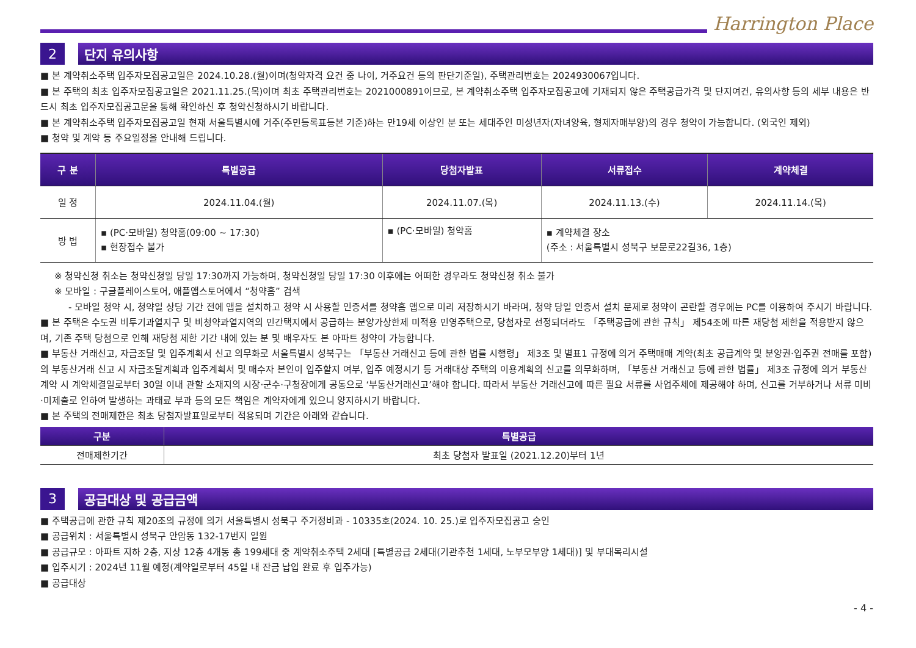Harrington Place
2 단지 유의사항
■ 본 계약취소주택 입주자모집공고일은 2024.10.28.(월)이며(청약자격 요건 중 나이, 거주요건 등의 판단기준일), 주택관리번호는 2024930067입니다.
■ 본 주택의 최초 입주자모집공고일은 2021.11.25.(목)이며 최초 주택관리번호는 2021000891이므로, 본 계약취소주택 입주자모집공고에 기재되지 않은 주택공급가격 및 단지여건, 유의사항 등의 세부 내용은 반드시 최초 입주자모집공고문을 통해 확인하신 후 청약신청하시기 바랍니다.
■ 본 계약취소주택 입주자모집공고일 현재 서울특별시에 거주(주민등록표등본 기준)하는 만19세 이상인 분 또는 세대주인 미성년자(자녀양육, 형제자매부양)의 경우 청약이 가능합니다. (외국인 제외)
■ 청약 및 계약 등 주요일정을 안내해 드립니다.
| 구 분 | 특별공급 | 당첨자발표 | 서류접수 | 계약체결 |
| --- | --- | --- | --- | --- |
| 일 정 | 2024.11.04.(월) | 2024.11.07.(목) | 2024.11.13.(수) | 2024.11.14.(목) |
| 방 법 | ▪ (PC·모바일) 청약홈(09:00 ~ 17:30) ▪ 현장접수 불가 | ▪ (PC·모바일) 청약홈 | ▪ 계약체결 장소 (주소 : 서울특별시 성북구 보문로22길36, 1층) | |
※ 청약신청 취소는 청약신청일 당일 17:30까지 가능하며, 청약신청일 당일 17:30 이후에는 어떠한 경우라도 청약신청 취소 불가
※ 모바일 : 구글플레이스토어, 애플앱스토어에서 “청약홈” 검색
- 모바일 청약 시, 청약일 상당 기간 전에 앱을 설치하고 청약 시 사용할 인증서를 청약홈 앱으로 미리 저장하시기 바라며, 청약 당일 인증서 설치 문제로 청약이 곤란할 경우에는 PC를 이용하여 주시기 바랍니다.
■ 본 주택은 수도권 비투기과열지구 및 비청약과열지역의 민간택지에서 공급하는 분양가상한제 미적용 민영주택으로, 당첨자로 선정되더라도 「주택공급에 관한 규칙」 제54조에 따른 재당첨 제한을 적용받지 않으며, 기존 주택 당첨으로 인해 재당첨 제한 기간 내에 있는 분 및 배우자도 본 아파트 청약이 가능합니다.
■ 부동산 거래신고, 자금조달 및 입주계획서 신고 의무화로 서울특별시 성북구는 「부동산 거래신고 등에 관한 법률 시행령」 제3조 및 별표1 규정에 의거 주택매매 계약(최초 공급계약 및 분양권·입주권 전매를 포함)의 부동산거래 신고 시 자금조달계획과 입주계획서 및 매수자 본인이 입주할지 여부, 입주 예정시기 등 거래대상 주택의 이용계획의 신고를 의무화하며, 「부동산 거래신고 등에 관한 법률」 제3조 규정에 의거 부동산 계약 시 계약체결일로부터 30일 이내 관할 소재지의 시장·군수·구청장에게 공동으로 ‘부동산거래신고’해야 합니다. 따라서 부동산 거래신고에 따른 필요 서류를 사업주체에 제공해야 하며, 신고를 거부하거나 서류 미비·미제출로 인하여 발생하는 과태료 부과 등의 모든 책임은 계약자에게 있으니 양지하시기 바랍니다.
■ 본 주택의 전매제한은 최초 당첨자발표일로부터 적용되며 기간은 아래와 같습니다.
| 구분 | 특별공급 |
| --- | --- |
| 전매제한기간 | 최초 당첨자 발표일 (2021.12.20)부터 1년 |
3 공급대상 및 공급금액
■ 주택공급에 관한 규칙 제20조의 규정에 의거 서울특별시 성북구 주거정비과 - 10335호(2024. 10. 25.)로 입주자모집공고 승인
■ 공급위치 : 서울특별시 성북구 안암동 132-17번지 일원
■ 공급규모 : 아파트 지하 2층, 지상 12층 4개동 총 199세대 중 계약취소주택 2세대 [특별공급 2세대(기관추천 1세대, 노부모부양 1세대)] 및 부대복리시설
■ 입주시기 : 2024년 11월 예정(계약일로부터 45일 내 잔금 납입 완료 후 입주가능)
■ 공급대상
- 4 -